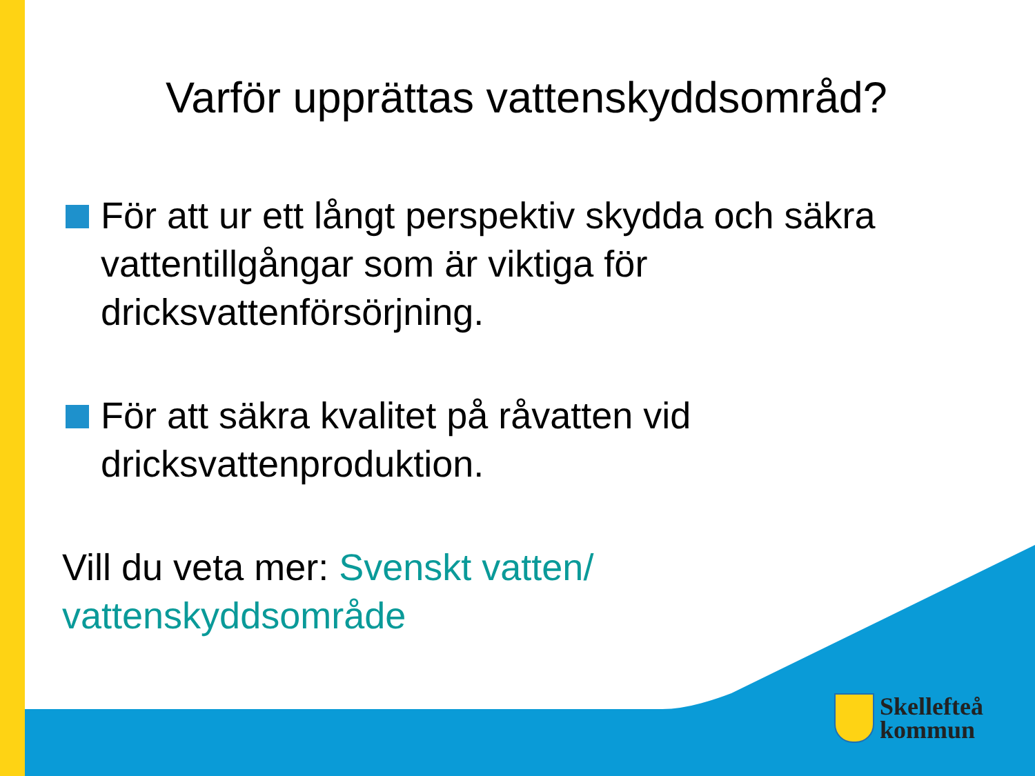Varför upprättas vattenskyddsområd?
För att ur ett långt perspektiv skydda och säkra vattentillgångar som är viktiga för dricksvattenförsörjning.
För att säkra kvalitet på råvatten vid dricksvattenproduktion.
Vill du veta mer: Svenskt vatten/
vattenskyddsområde
Skellefteå
kommun